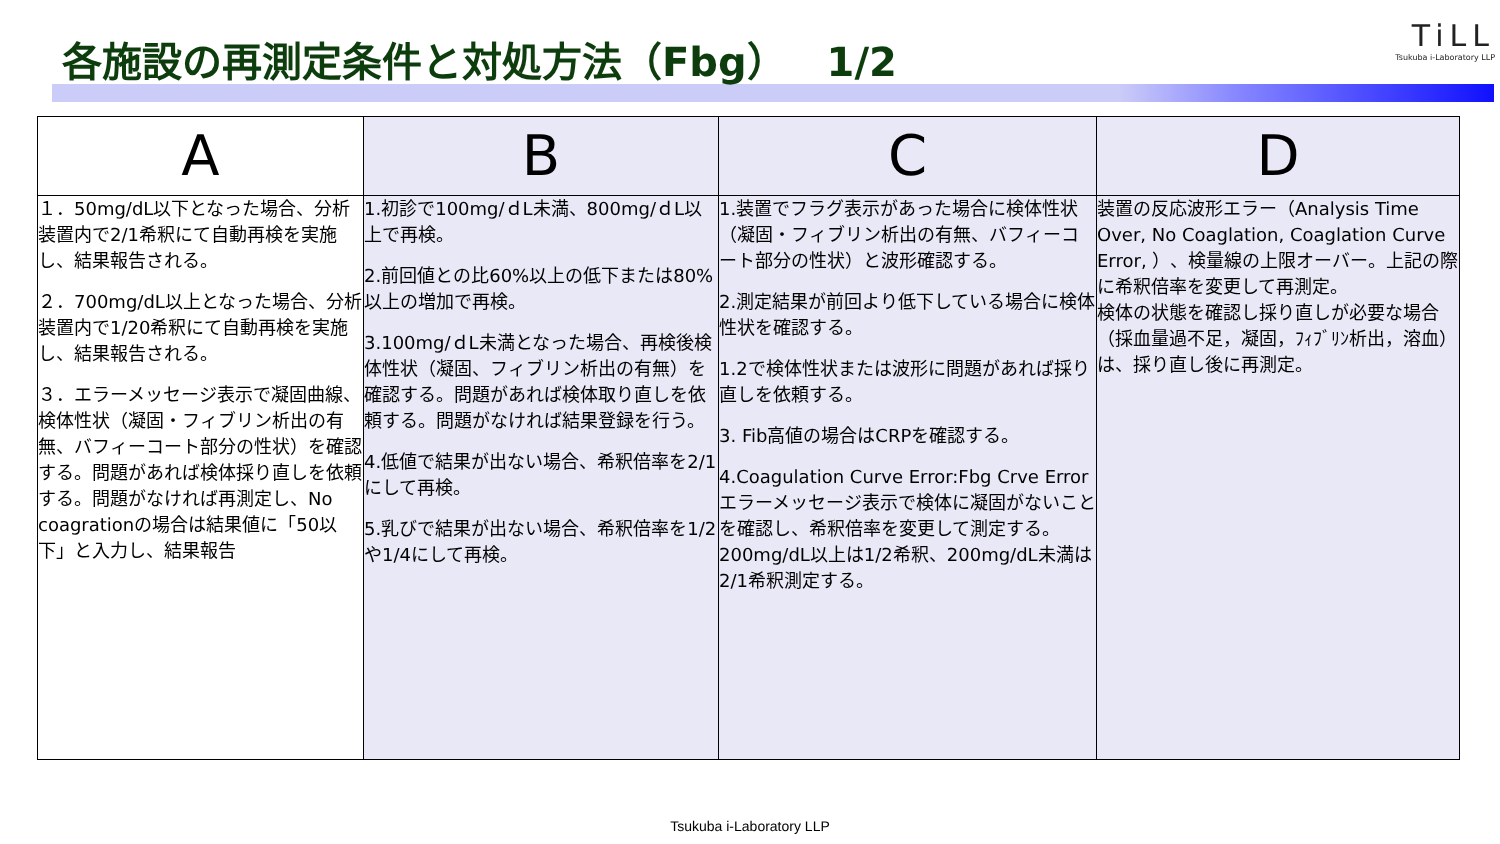各施設の再測定条件と対処方法（Fbg）　1/2
TiLL
Tsukuba i-Laboratory LLP
| A | B | C | D |
| --- | --- | --- | --- |
| １．50mg/dL以下となった場合、分析装置内で2/1希釈にて自動再検を実施し、結果報告される。 ２．700mg/dL以上となった場合、分析装置内で1/20希釈にて自動再検を実施し、結果報告される。 ３．エラーメッセージ表示で凝固曲線、検体性状（凝固・フィブリン析出の有無、バフィーコート部分の性状）を確認する。問題があれば検体採り直しを依頼する。問題がなければ再測定し、No coagrationの場合は結果値に「50以下」と入力し、結果報告 | 1.初診で100mg/ｄL未満、800mg/ｄL以上で再検。 2.前回値との比60%以上の低下または80%以上の増加で再検。 3.100mg/ｄL未満となった場合、再検後検体性状（凝固、フィブリン析出の有無）を確認する。問題があれば検体取り直しを依頼する。問題がなければ結果登録を行う。 4.低値で結果が出ない場合、希釈倍率を2/1にして再検。 5.乳びで結果が出ない場合、希釈倍率を1/2や1/4にして再検。 | 1.装置でフラグ表示があった場合に検体性状（凝固・フィブリン析出の有無、バフィーコート部分の性状）と波形確認する。 2.測定結果が前回より低下している場合に検体性状を確認する。 1.2で検体性状または波形に問題があれば採り直しを依頼する。 3. Fib高値の場合はCRPを確認する。 4.Coagulation Curve Error:Fbg Crve Errorエラーメッセージ表示で検体に凝固がないことを確認し、希釈倍率を変更して測定する。200mg/dL以上は1/2希釈、200mg/dL未満は2/1希釈測定する。 | 装置の反応波形エラー（Analysis Time Over, No Coaglation, Coaglation Curve Error, ）、検量線の上限オーバー。上記の際に希釈倍率を変更して再測定。 検体の状態を確認し採り直しが必要な場合（採血量過不足，凝固，ﾌｨﾌﾞﾘﾝ析出，溶血）は、採り直し後に再測定。 |
Tsukuba i-Laboratory LLP